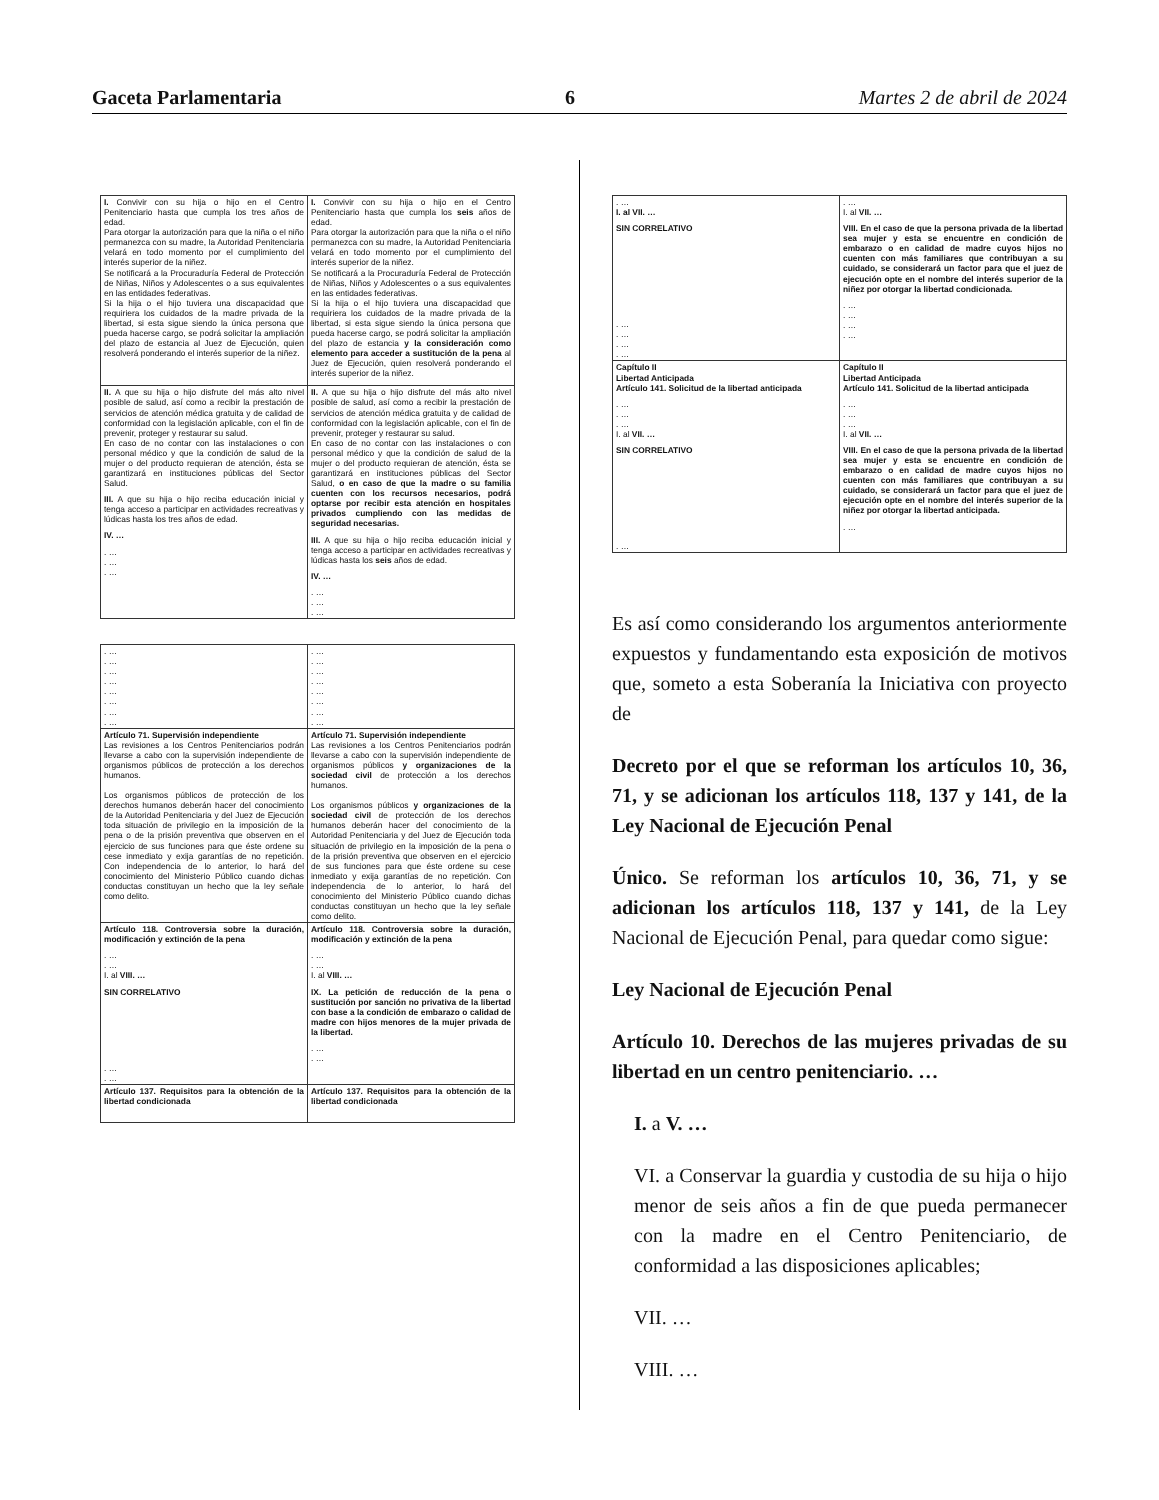Gaceta Parlamentaria 6 Martes 2 de abril de 2024
| I. Convivir con su hija o hijo en el Centro Penitenciario hasta que cumpla los tres años de edad. Para otorgar la autorización para que la niña o el niño permanezca con su madre, la Autoridad Penitenciaria velará en todo momento por el cumplimiento del interés superior de la niñez. Se notificará a la Procuraduría Federal de Protección de Niñas, Niños y Adolescentes o a sus equivalentes en las entidades federativas. Si la hija o el hijo tuviera una discapacidad que requiriera los cuidados de la madre privada de la libertad, si esta sigue siendo la única persona que pueda hacerse cargo, se podrá solicitar la ampliación del plazo de estancia al Juez de Ejecución, quien resolverá ponderando el interés superior de la niñez. | I. Convivir con su hija o hijo en el Centro Penitenciario hasta que cumpla los seis años de edad. Para otorgar la autorización para que la niña o el niño permanezca con su madre, la Autoridad Penitenciaria velará en todo momento por el cumplimiento del interés superior de la niñez. Se notificará a la Procuraduría Federal de Protección de Niñas, Niños y Adolescentes o a sus equivalentes en las entidades federativas. Si la hija o el hijo tuviera una discapacidad que requiriera los cuidados de la madre privada de la libertad, si esta sigue siendo la única persona que pueda hacerse cargo, se podrá solicitar la ampliación del plazo de estancia y la consideración como elemento para acceder a sustitución de la pena al Juez de Ejecución, quien resolverá ponderando el interés superior de la niñez. |
| II. A que su hija o hijo disfrute del más alto nivel posible de salud, así como a recibir la prestación de servicios de atención médica gratuita y de calidad de conformidad con la legislación aplicable, con el fin de prevenir, proteger y restaurar su salud. En caso de no contar con las instalaciones o con personal médico y que la condición de salud de la mujer o del producto requieran de atención, ésta se garantizará en instituciones públicas del Sector Salud. III. A que su hija o hijo reciba educación inicial y tenga acceso a participar en actividades recreativas y lúdicas hasta los tres años de edad. IV. … . … . … . … | II. A que su hija o hijo disfrute del más alto nivel posible de salud, así como a recibir la prestación de servicios de atención médica gratuita y de calidad de conformidad con la legislación aplicable, con el fin de prevenir, proteger y restaurar su salud. En caso de no contar con las instalaciones o con personal médico y que la condición de salud de la mujer o del producto requieran de atención, ésta se garantizará en instituciones públicas del Sector Salud, o en caso de que la madre o su familia cuenten con los recursos necesarios, podrá optarse por recibir esta atención en hospitales privados cumpliendo con las medidas de seguridad necesarias. III. A que su hija o hijo reciba educación inicial y tenga acceso a participar en actividades recreativas y lúdicas hasta los seis años de edad. IV. … . … . … . … |
| . … . … . … . … . … . … . … . … | . … . … . … . … . … . … . … . … |
| Artículo 71. Supervisión independiente Las revisiones a los Centros Penitenciarios podrán llevarse a cabo con la supervisión independiente de organismos públicos de protección a los derechos humanos. Los organismos públicos de protección de los derechos humanos deberán hacer del conocimiento de la Autoridad Penitenciaria y del Juez de Ejecución toda situación de privilegio en la imposición de la pena o de la prisión preventiva que observen en el ejercicio de sus funciones para que éste ordene su cese inmediato y exija garantías de no repetición. Con independencia de lo anterior, lo hará del conocimiento del Ministerio Público cuando dichas conductas constituyan un hecho que la ley señale como delito. | Artículo 71. Supervisión independiente Las revisiones a los Centros Penitenciarios podrán llevarse a cabo con la supervisión independiente de organismos públicos y organizaciones de la sociedad civil de protección a los derechos humanos. Los organismos públicos y organizaciones de la sociedad civil de protección de los derechos humanos deberán hacer del conocimiento de la Autoridad Penitenciaria y del Juez de Ejecución toda situación de privilegio en la imposición de la pena o de la prisión preventiva que observen en el ejercicio de sus funciones para que éste ordene su cese inmediato y exija garantías de no repetición. Con independencia de lo anterior, lo hará del conocimiento del Ministerio Público cuando dichas conductas constituyan un hecho que la ley señale como delito. |
| Artículo 118. Controversia sobre la duración, modificación y extinción de la pena . … . … I. al VIII. … SIN CORRELATIVO . … . … | Artículo 118. Controversia sobre la duración, modificación y extinción de la pena . … . … I. al VIII. … IX. La petición de reducción de la pena o sustitución por sanción no privativa de la libertad con base a la condición de embarazo o calidad de madre con hijos menores de la mujer privada de la libertad. . … . … |
| Artículo 137. Requisitos para la obtención de la libertad condicionada | Artículo 137. Requisitos para la obtención de la libertad condicionada |
| . … I. al VII. … SIN CORRELATIVO . … . … . … . … | . … I. al VII. … VIII. En el caso de que la persona privada de la libertad sea mujer y esta se encuentre en condición de embarazo o en calidad de madre cuyos hijos no cuenten con más familiares que contribuyan a su cuidado, se considerará un factor para que el juez de ejecución opte en el nombre del interés superior de la niñez por otorgar la libertad condicionada. . … . … . … . … |
| Capítulo II Libertad Anticipada Artículo 141. Solicitud de la libertad anticipada . … . … . … I. al VII. … SIN CORRELATIVO . … | Capítulo II Libertad Anticipada Artículo 141. Solicitud de la libertad anticipada . … . … . … I. al VII. … VIII. En el caso de que la persona privada de la libertad sea mujer y esta se encuentre en condición de embarazo o en calidad de madre cuyos hijos no cuenten con más familiares que contribuyan a su cuidado, se considerará un factor para que el juez de ejecución opte en el nombre del interés superior de la niñez por otorgar la libertad anticipada. . … |
Es así como considerando los argumentos anteriormente expuestos y fundamentando esta exposición de motivos que, someto a esta Soberanía la Iniciativa con proyecto de
Decreto por el que se reforman los artículos 10, 36, 71, y se adicionan los artículos 118, 137 y 141, de la Ley Nacional de Ejecución Penal
Único. Se reforman los artículos 10, 36, 71, y se adicionan los artículos 118, 137 y 141, de la Ley Nacional de Ejecución Penal, para quedar como sigue:
Ley Nacional de Ejecución Penal
Artículo 10. Derechos de las mujeres privadas de su libertad en un centro penitenciario. …
I. a V. …
VI. a Conservar la guardia y custodia de su hija o hijo menor de seis años a fin de que pueda permanecer con la madre en el Centro Penitenciario, de conformidad a las disposiciones aplicables;
VII. …
VIII. …